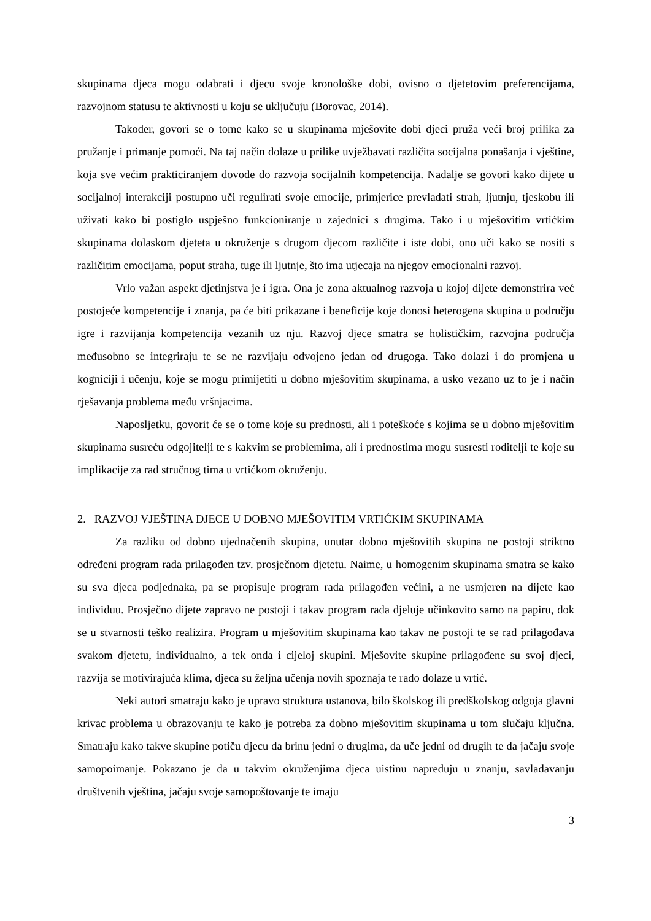skupinama djeca mogu odabrati i djecu svoje kronološke dobi, ovisno o djetetovim preferencijama, razvojnom statusu te aktivnosti u koju se uključuju (Borovac, 2014).
Također, govori se o tome kako se u skupinama mješovite dobi djeci pruža veći broj prilika za pružanje i primanje pomoći. Na taj način dolaze u prilike uvježbavati različita socijalna ponašanja i vještine, koja sve većim prakticiranjem dovode do razvoja socijalnih kompetencija. Nadalje se govori kako dijete u socijalnoj interakciji postupno uči regulirati svoje emocije, primjerice prevladati strah, ljutnju, tjeskobu ili uživati kako bi postiglo uspješno funkcioniranje u zajednici s drugima. Tako i u mješovitim vrtićkim skupinama dolaskom djeteta u okruženje s drugom djecom različite i iste dobi, ono uči kako se nositi s različitim emocijama, poput straha, tuge ili ljutnje, što ima utjecaja na njegov emocionalni razvoj.
Vrlo važan aspekt djetinjstva je i igra. Ona je zona aktualnog razvoja u kojoj dijete demonstrira već postojeće kompetencije i znanja, pa će biti prikazane i beneficije koje donosi heterogena skupina u području igre i razvijanja kompetencija vezanih uz nju. Razvoj djece smatra se holističkim, razvojna područja međusobno se integriraju te se ne razvijaju odvojeno jedan od drugoga. Tako dolazi i do promjena u kogniciji i učenju, koje se mogu primijetiti u dobno mješovitim skupinama, a usko vezano uz to je i način rješavanja problema među vršnjacima.
Naposljetku, govorit će se o tome koje su prednosti, ali i poteškoće s kojima se u dobno mješovitim skupinama susreću odgojitelji te s kakvim se problemima, ali i prednostima mogu susresti roditelji te koje su implikacije za rad stručnog tima u vrtićkom okruženju.
2. RAZVOJ VJEŠTINA DJECE U DOBNO MJEŠOVITIM VRTIĆKIM SKUPINAMA
Za razliku od dobno ujednačenih skupina, unutar dobno mješovitih skupina ne postoji striktno određeni program rada prilagođen tzv. prosječnom djetetu. Naime, u homogenim skupinama smatra se kako su sva djeca podjednaka, pa se propisuje program rada prilagođen većini, a ne usmjeren na dijete kao individuu. Prosječno dijete zapravo ne postoji i takav program rada djeluje učinkovito samo na papiru, dok se u stvarnosti teško realizira. Program u mješovitim skupinama kao takav ne postoji te se rad prilagođava svakom djetetu, individualno, a tek onda i cijeloj skupini. Mješovite skupine prilagođene su svoj djeci, razvija se motivirajuća klima, djeca su željna učenja novih spoznaja te rado dolaze u vrtić.
Neki autori smatraju kako je upravo struktura ustanova, bilo školskog ili predškolskog odgoja glavni krivac problema u obrazovanju te kako je potreba za dobno mješovitim skupinama u tom slučaju ključna. Smatraju kako takve skupine potiču djecu da brinu jedni o drugima, da uče jedni od drugih te da jačaju svoje samopoimanje. Pokazano je da u takvim okruženjima djeca uistinu napreduju u znanju, savladavanju društvenih vještina, jačaju svoje samopoštovanje te imaju
3